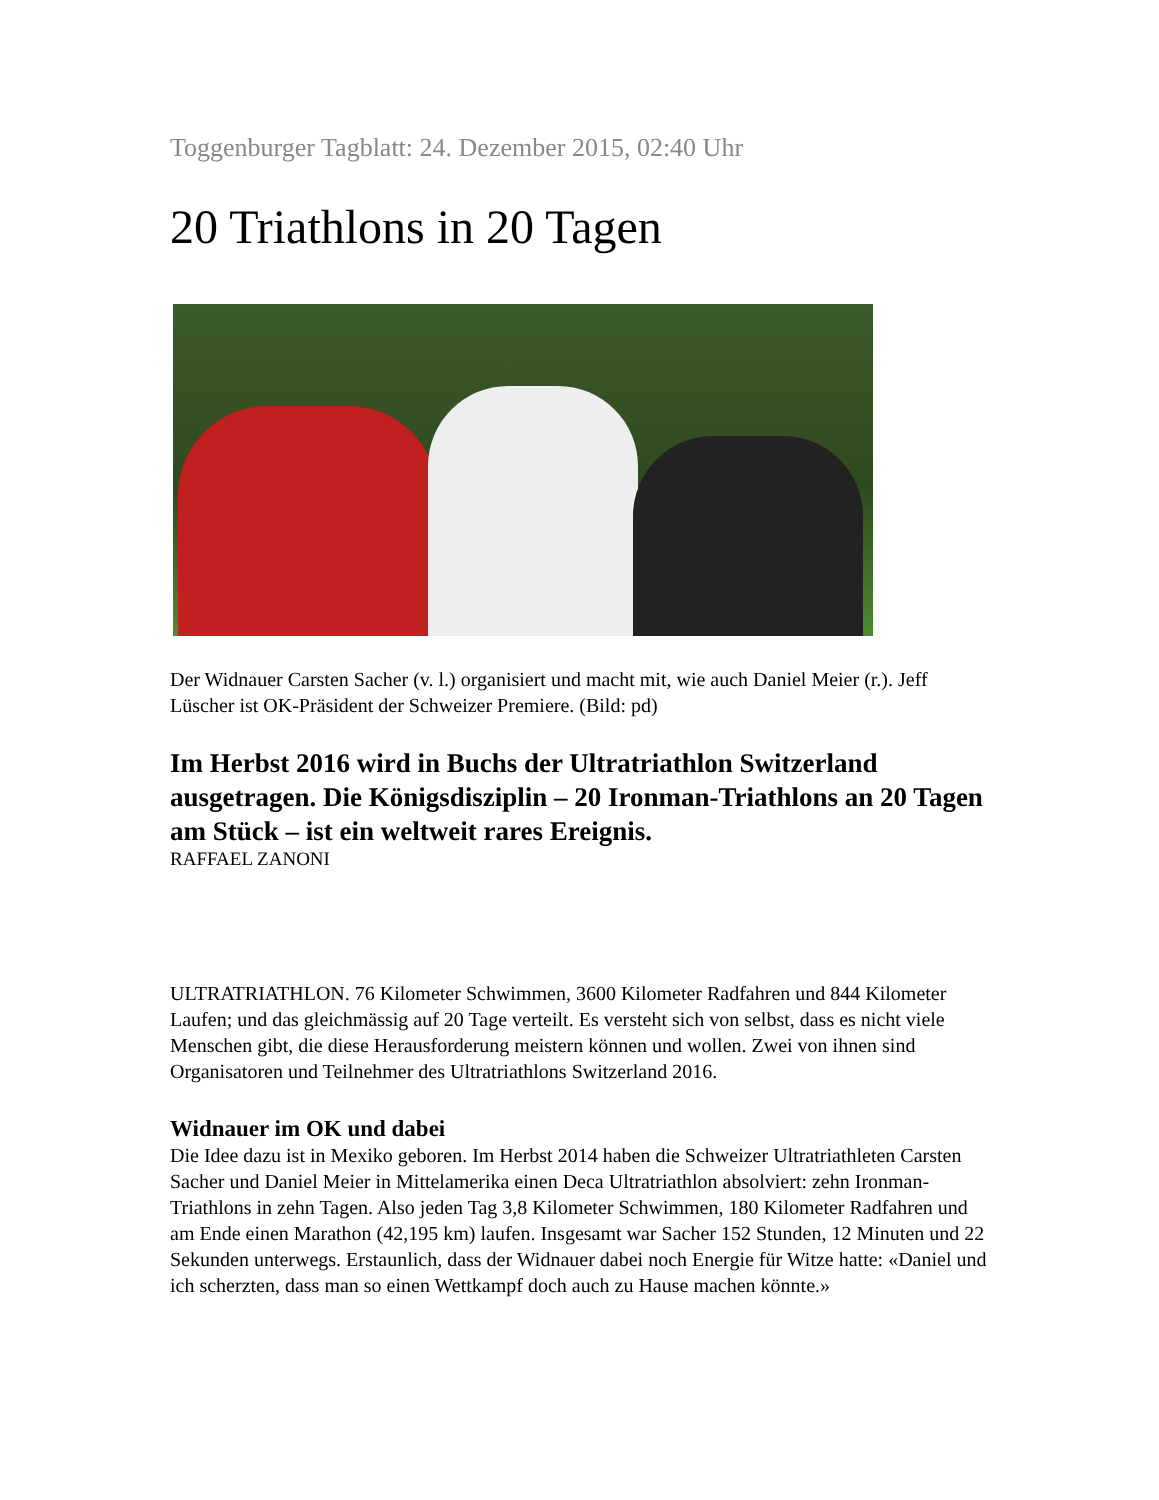Toggenburger Tagblatt: 24. Dezember 2015, 02:40 Uhr
20 Triathlons in 20 Tagen
Der Widnauer Carsten Sacher (v. l.) organisiert und macht mit, wie auch Daniel Meier (r.). Jeff Lüscher ist OK-Präsident der Schweizer Premiere. (Bild: pd)
Im Herbst 2016 wird in Buchs der Ultratriathlon Switzerland ausgetragen. Die Königsdisziplin – 20 Ironman-Triathlons an 20 Tagen am Stück – ist ein weltweit rares Ereignis.
RAFFAEL ZANONI
ULTRATRIATHLON. 76 Kilometer Schwimmen, 3600 Kilometer Radfahren und 844 Kilometer Laufen; und das gleichmässig auf 20 Tage verteilt. Es versteht sich von selbst, dass es nicht viele Menschen gibt, die diese Herausforderung meistern können und wollen. Zwei von ihnen sind Organisatoren und Teilnehmer des Ultratriathlons Switzerland 2016.
Widnauer im OK und dabei
Die Idee dazu ist in Mexiko geboren. Im Herbst 2014 haben die Schweizer Ultratriathleten Carsten Sacher und Daniel Meier in Mittelamerika einen Deca Ultratriathlon absolviert: zehn Ironman-Triathlons in zehn Tagen. Also jeden Tag 3,8 Kilometer Schwimmen, 180 Kilometer Radfahren und am Ende einen Marathon (42,195 km) laufen. Insgesamt war Sacher 152 Stunden, 12 Minuten und 22 Sekunden unterwegs. Erstaunlich, dass der Widnauer dabei noch Energie für Witze hatte: «Daniel und ich scherzten, dass man so einen Wettkampf doch auch zu Hause machen könnte.»